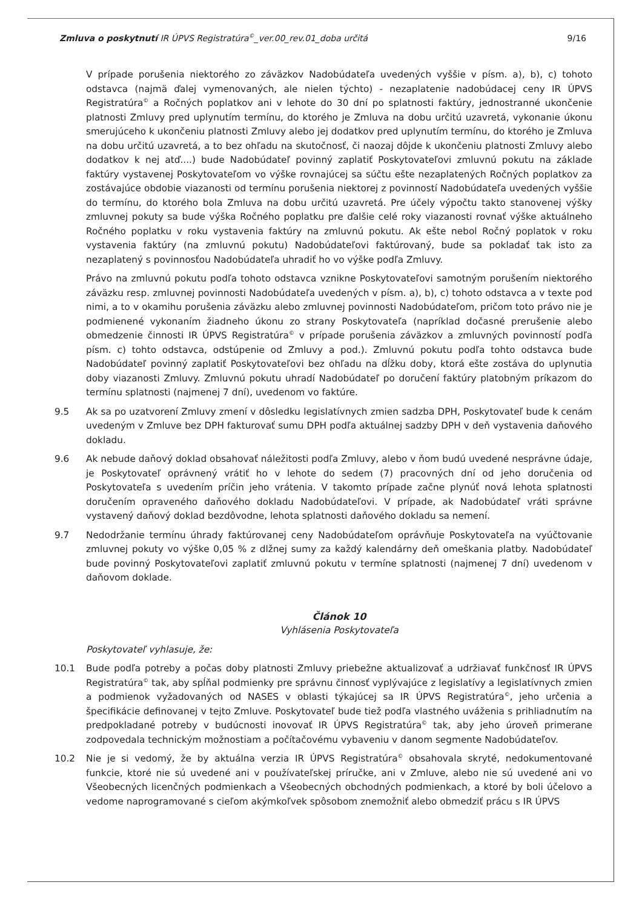Zmluva o poskytnutí IR ÚPVS Registratúra<sup>©</sup>_ver.00_rev.01_doba určitá 9/16
V prípade porušenia niektorého zo záväzkov Nadobúdateľa uvedených vyššie v písm. a), b), c) tohoto odstavca (najmä ďalej vymenovaných, ale nielen týchto) - nezaplatenie nadobúdacej ceny IR ÚPVS Registratúra<sup>©</sup> a Ročných poplatkov ani v lehote do 30 dní po splatnosti faktúry, jednostranné ukončenie platnosti Zmluvy pred uplynutím termínu, do ktorého je Zmluva na dobu určitú uzavretá, vykonanie úkonu smerujúceho k ukončeniu platnosti Zmluvy alebo jej dodatkov pred uplynutím termínu, do ktorého je Zmluva na dobu určitú uzavretá, a to bez ohľadu na skutočnosť, či naozaj dôjde k ukončeniu platnosti Zmluvy alebo dodatkov k nej atď....) bude Nadobúdateľ povinný zaplatiť Poskytovateľovi zmluvnú pokutu na základe faktúry vystavenej Poskytovateľom vo výške rovnajúcej sa súčtu ešte nezaplatených Ročných poplatkov za zostávajúce obdobie viazanosti od termínu porušenia niektorej z povinností Nadobúdateľa uvedených vyššie do termínu, do ktorého bola Zmluva na dobu určitú uzavretá. Pre účely výpočtu takto stanovenej výšky zmluvnej pokuty sa bude výška Ročného poplatku pre ďalšie celé roky viazanosti rovnať výške aktuálneho Ročného poplatku v roku vystavenia faktúry na zmluvnú pokutu. Ak ešte nebol Ročný poplatok v roku vystavenia faktúry (na zmluvnú pokutu) Nadobúdateľovi faktúrovaný, bude sa pokladať tak isto za nezaplatený s povinnosťou Nadobúdateľa uhradiť ho vo výške podľa Zmluvy.
Právo na zmluvnú pokutu podľa tohoto odstavca vznikne Poskytovateľovi samotným porušením niektorého záväzku resp. zmluvnej povinnosti Nadobúdateľa uvedených v písm. a), b), c) tohoto odstavca a v texte pod nimi, a to v okamihu porušenia záväzku alebo zmluvnej povinnosti Nadobúdateľom, pričom toto právo nie je podmienené vykonaním žiadneho úkonu zo strany Poskytovateľa (napríklad dočasné prerušenie alebo obmedzenie činnosti IR ÚPVS Registratúra<sup>©</sup> v prípade porušenia záväzkov a zmluvných povinností podľa písm. c) tohto odstavca, odstúpenie od Zmluvy a pod.). Zmluvnú pokutu podľa tohto odstavca bude Nadobúdateľ povinný zaplatiť Poskytovateľovi bez ohľadu na dĺžku doby, ktorá ešte zostáva do uplynutia doby viazanosti Zmluvy. Zmluvnú pokutu uhradí Nadobúdateľ po doručení faktúry platobným príkazom do termínu splatnosti (najmenej 7 dní), uvedenom vo faktúre.
9.5 Ak sa po uzatvorení Zmluvy zmení v dôsledku legislatívnych zmien sadzba DPH, Poskytovateľ bude k cenám uvedeným v Zmluve bez DPH fakturovať sumu DPH podľa aktuálnej sadzby DPH v deň vystavenia daňového dokladu.
9.6 Ak nebude daňový doklad obsahovať náležitosti podľa Zmluvy, alebo v ňom budú uvedené nesprávne údaje, je Poskytovateľ oprávnený vrátiť ho v lehote do sedem (7) pracovných dní od jeho doručenia od Poskytovateľa s uvedením príčin jeho vrátenia. V takomto prípade začne plynúť nová lehota splatnosti doručením opraveného daňového dokladu Nadobúdateľovi. V prípade, ak Nadobúdateľ vráti správne vystavený daňový doklad bezdôvodne, lehota splatnosti daňového dokladu sa nemení.
9.7 Nedodržanie termínu úhrady faktúrovanej ceny Nadobúdateľom oprávňuje Poskytovateľa na vyúčtovanie zmluvnej pokuty vo výške 0,05 % z dlžnej sumy za každý kalendárny deň omeškania platby. Nadobúdateľ bude povinný Poskytovateľovi zaplatiť zmluvnú pokutu v termíne splatnosti (najmenej 7 dní) uvedenom v daňovom doklade.
Článok 10
Vyhlásenia Poskytovateľa
Poskytovateľ vyhlasuje, že:
10.1 Bude podľa potreby a počas doby platnosti Zmluvy priebežne aktualizovať a udržiavať funkčnosť IR ÚPVS Registratúra<sup>©</sup> tak, aby spĺňal podmienky pre správnu činnosť vyplývajúce z legislatívy a legislatívnych zmien a podmienok vyžadovaných od NASES v oblasti týkajúcej sa IR ÚPVS Registratúra<sup>©</sup>, jeho určenia a špecifikácie definovanej v tejto Zmluve. Poskytovateľ bude tiež podľa vlastného uváženia s prihliadnutím na predpokladané potreby v budúcnosti inovovať IR ÚPVS Registratúra<sup>©</sup> tak, aby jeho úroveň primerane zodpovedala technickým možnostiam a počítačovému vybaveniu v danom segmente Nadobúdateľov.
10.2 Nie je si vedomý, že by aktuálna verzia IR ÚPVS Registratúra<sup>©</sup> obsahovala skryté, nedokumentované funkcie, ktoré nie sú uvedené ani v používateľskej príručke, ani v Zmluve, alebo nie sú uvedené ani vo Všeobecných licenčných podmienkach a Všeobecných obchodných podmienkach, a ktoré by boli účelovo a vedome naprogramované s cieľom akýmkoľvek spôsobom znemožniť alebo obmedziť prácu s IR ÚPVS